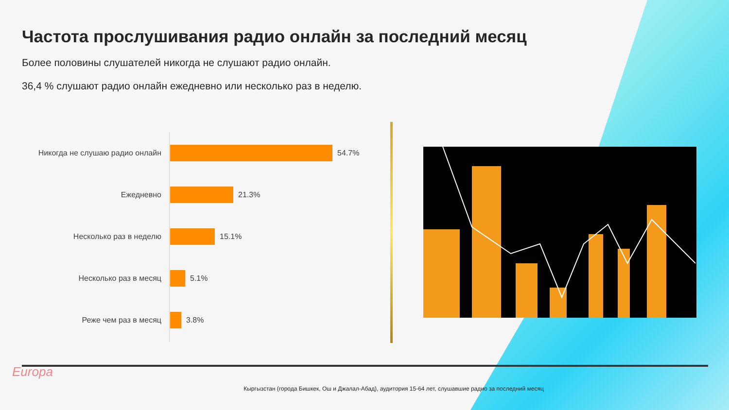Частота прослушивания радио онлайн за последний месяц
Более половины слушателей никогда не слушают радио онлайн.
36,4 % слушают радио онлайн ежедневно или несколько раз в неделю.
Никогда не слушаю радио онлайн
54.7%
Ежедневно
21.3%
Несколько раз в неделю
15.1%
Несколько раз в месяц
5.1%
Реже чем раз в месяц
3.8%
Europa
Кыргызстан (города Бишкек, Ош и Джалал-Абад), аудитория 15-64 лет, слушавшие радио за последний месяц